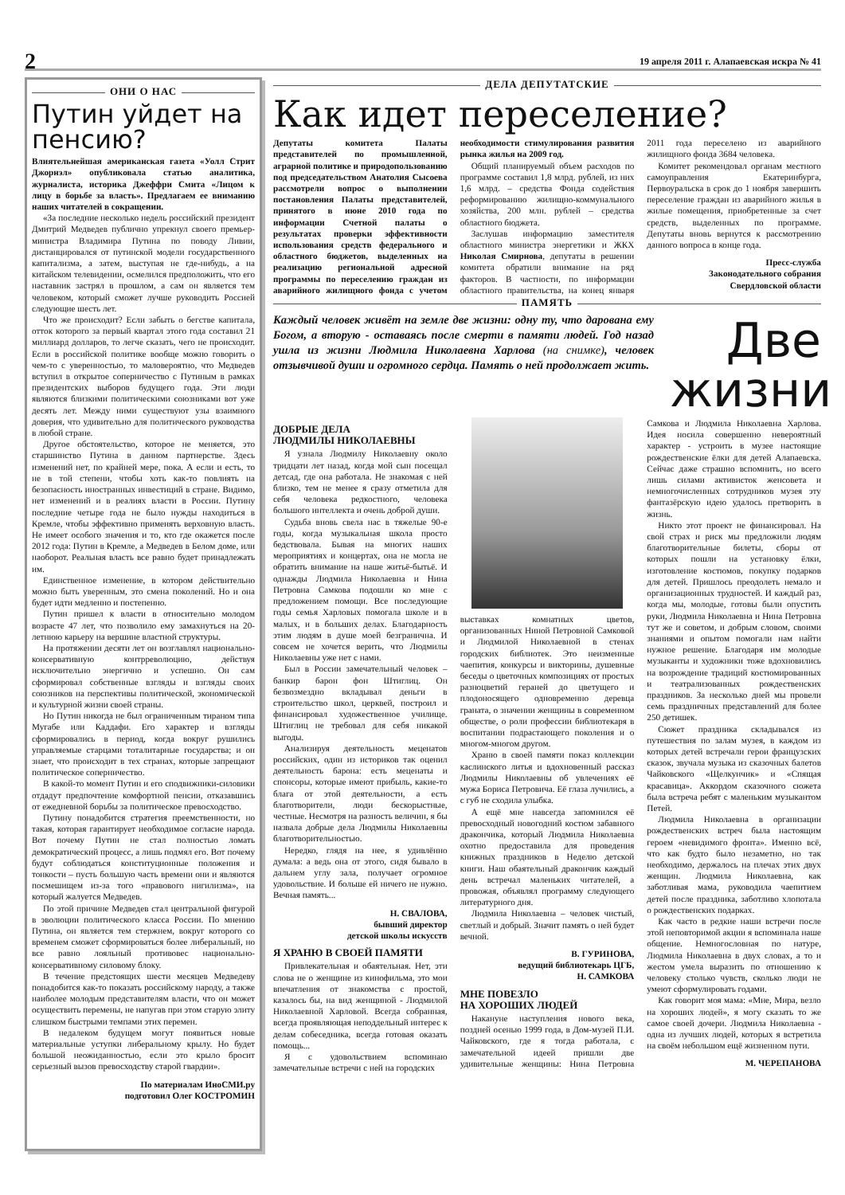2 19 апреля 2011 г. Алапаевская искра № 41
ОНИ О НАС
Путин уйдет на пенсию?
Влиятельнейшая американская газета «Уолл Стрит Джорнэл» опубликовала статью аналитика, журналиста, историка Джеффри Смита «Лицом к лицу в борьбе за власть». Предлагаем ее вниманию наших читателей в сокращении.
«За последние несколько недель российский президент Дмитрий Медведев публично упрекнул своего премьер-министра Владимира Путина по поводу Ливии, дистанцировался от путинской модели государственного капитализма, а затем, выступая не где-нибудь, а на китайском телевидении, осмелился предположить, что его наставник застрял в прошлом, а сам он является тем человеком, который сможет лучше руководить Россией следующие шесть лет.
Что же происходит? Если забыть о бегстве капитала, отток которого за первый квартал этого года составил 21 миллиард долларов, то легче сказать, чего не происходит. Если в российской политике вообще можно говорить о чем-то с уверенностью, то маловероятно, что Медведев вступил в открытое соперничество с Путиным в рамках президентских выборов будущего года. Эти люди являются близкими политическими союзниками вот уже десять лет. Между ними существуют узы взаимного доверия, что удивительно для политического руководства в любой стране.
Другое обстоятельство, которое не меняется, это старшинство Путина в данном партнерстве. Здесь изменений нет, по крайней мере, пока. А если и есть, то не в той степени, чтобы хоть как-то повлиять на безопасность иностранных инвестиций в стране. Видимо, нет изменений и в реалиях власти в России. Путину последние четыре года не было нужды находиться в Кремле, чтобы эффективно применять верховную власть. Не имеет особого значения и то, кто где окажется после 2012 года: Путин в Кремле, а Медведев в Белом доме, или наоборот. Реальная власть все равно будет принадлежать им.
Единственное изменение, в котором действительно можно быть уверенным, это смена поколений. Но и она будет идти медленно и постепенно.
Путин пришел к власти в относительно молодом возрасте 47 лет, что позволило ему замахнуться на 20-летнюю карьеру на вершине властной структуры.
На протяжении десяти лет он возглавлял национально-консервативную контрреволюцию, действуя исключительно энергично и успешно. Он сам сформировал собственные взгляды и взгляды своих союзников на перспективы политической, экономической и культурной жизни своей страны.
Но Путин никогда не был ограниченным тираном типа Мугабе или Каддафи. Его характер и взгляды сформировались в период, когда вокруг рушились управляемые старцами тоталитарные государства; и он знает, что происходит в тех странах, которые запрещают политическое соперничество.
В какой-то момент Путин и его сподвижники-силовики отдадут предпочтение комфортной пенсии, отказавшись от ежедневной борьбы за политическое превосходство.
Путину понадобится стратегия преемственности, но такая, которая гарантирует необходимое согласие народа. Вот почему Путин не стал полностью ломать демократический процесс, а лишь подмял его. Вот почему будут соблюдаться конституционные положения и тонкости – пусть большую часть времени они и являются посмешищем из-за того «правового нигилизма», на который жалуется Медведев.
По этой причине Медведев стал центральной фигурой в эволюции политического класса России. По мнению Путина, он является тем стержнем, вокруг которого со временем сможет сформироваться более либеральный, но все равно лояльный противовес национально-консервативному силовому блоку.
В течение предстоящих шести месяцев Медведеву понадобится как-то показать российскому народу, а также наиболее молодым представителям власти, что он может осуществить перемены, не напугав при этом старую элиту слишком быстрыми темпами этих перемен.
В недалеком будущем могут появиться новые материальные уступки либеральному крылу. Но будет большой неожиданностью, если это крыло бросит серьезный вызов превосходству старой гвардии».
По материалам ИноСМИ.ру
подготовил Олег КОСТРОМИН
ДЕЛА ДЕПУТАТСКИЕ
Как идет переселение?
Депутаты комитета Палаты представителей по промышленной, аграрной политике и природопользованию под председательством Анатолия Сысоева рассмотрели вопрос о выполнении постановления Палаты представителей, принятого в июне 2010 года по информации Счетной палаты о результатах проверки эффективности использования средств федерального и областного бюджетов, выделенных на реализацию региональной адресной программы по переселению граждан из аварийного жилищного фонда с учетом необходимости стимулирования развития рынка жилья на 2009 год.
Общий планируемый объем расходов по программе составил 1,8 млрд. рублей, из них 1,6 млрд. – средства Фонда содействия реформированию жилищно-коммунального хозяйства, 200 млн. рублей – средства областного бюджета.
Заслушав информацию заместителя областного министра энергетики и ЖКХ Николая Смирнова, депутаты в решении комитета обратили внимание на ряд факторов. В частности, по информации областного правительства, на конец января 2011 года переселено из аварийного жилищного фонда 3684 человека.
Комитет рекомендовал органам местного самоуправления Екатеринбурга, Первоуральска в срок до 1 ноября завершить переселение граждан из аварийного жилья в жилые помещения, приобретенные за счет средств, выделенных по программе. Депутаты вновь вернутся к рассмотрению данного вопроса в конце года.
Пресс-служба
Законодательного собрания
Свердловской области
ПАМЯТЬ
Каждый человек живёт на земле две жизни: одну ту, что дарована ему Богом, а вторую - оставаясь после смерти в памяти людей. Год назад ушла из жизни Людмила Николаевна Харлова (на снимке), человек отзывчивой души и огромного сердца. Память о ней продолжает жить.
Две жизни
ДОБРЫЕ ДЕЛА
ЛЮДМИЛЫ НИКОЛАЕВНЫ
Я узнала Людмилу Николаевну около тридцати лет назад, когда мой сын посещал детсад, где она работала. Не знакомая с ней близко, тем не менее я сразу отметила для себя человека редкостного, человека большого интеллекта и очень доброй души.
Судьба вновь свела нас в тяжелые 90-е годы, когда музыкальная школа просто бедствовала. Бывая на многих наших мероприятиях и концертах, она не могла не обратить внимание на наше житьё-бытьё. И однажды Людмила Николаевна и Нина Петровна Самкова подошли ко мне с предложением помощи. Все последующие годы семья Харловых помогала школе и в малых, и в больших делах. Благодарность этим людям в душе моей безгранична. И совсем не хочется верить, что Людмилы Николаевны уже нет с нами.
Был в России замечательный человек – банкир барон фон Штиглиц. Он безвозмездно вкладывал деньги в строительство школ, церквей, построил и финансировал художественное училище. Штиглиц не требовал для себя никакой выгоды.
Анализируя деятельность меценатов российских, один из историков так оценил деятельность барона: есть меценаты и спонсоры, которые имеют прибыль, какие-то блага от этой деятельности, а есть благотворители, люди бескорыстные, честные. Несмотря на разность величин, я бы назвала добрые дела Людмилы Николаевны благотворительностью.
Нередко, глядя на нее, я удивлённо думала: а ведь она от этого, сидя бывало в дальнем углу зала, получает огромное удовольствие. И больше ей ничего не нужно. Вечная память...
Н. СВАЛОВА,
бывший директор
детской школы искусств
Я ХРАНЮ В СВОЕЙ ПАМЯТИ
Привлекательная и обаятельная. Нет, эти слова не о женщине из кинофильма, это мои впечатления от знакомства с простой, казалось бы, на вид женщиной - Людмилой Николаевной Харловой. Всегда собранная, всегда проявляющая неподдельный интерес к делам собеседника, всегда готовая оказать помощь...
Я с удовольствием вспоминаю замечательные встречи с ней на городских
выставках комнатных цветов, организованных Ниной Петровной Самковой и Людмилой Николаевной в стенах городских библиотек. Это неизменные чаепития, конкурсы и викторины, душевные беседы о цветочных композициях от простых разноцветий гераней до цветущего и плодоносящего одновременно деревца граната, о значении женщины в современном обществе, о роли профессии библиотекаря в воспитании подрастающего поколения и о многом-многом другом.
Храню в своей памяти показ коллекции каслинского литья и вдохновенный рассказ Людмилы Николаевны об увлечениях её мужа Бориса Петровича. Её глаза лучились, а с губ не сходила улыбка.
А ещё мне навсегда запомнился её превосходный новогодний костюм забавного дракончика, который Людмила Николаевна охотно предоставила для проведения книжных праздников в Неделю детской книги. Наш обаятельный дракончик каждый день встречал маленьких читателей, а провожая, объявлял программу следующего литературного дня.
Людмила Николаевна – человек чистый, светлый и добрый. Значит память о ней будет вечной.
В. ГУРИНОВА,
ведущий библиотекарь ЦГБ,
Н. САМКОВА
МНЕ ПОВЕЗЛО
НА ХОРОШИХ ЛЮДЕЙ
Накануне наступления нового века, поздней осенью 1999 года, в Дом-музей П.И. Чайковского, где я тогда работала, с замечательной идеей пришли две удивительные женщины: Нина Петровна Самкова и Людмила Николаевна Харлова. Идея носила совершенно невероятный характер - устроить в музее настоящие рождественские ёлки для детей Алапаевска. Сейчас даже страшно вспомнить, но всего лишь силами активисток женсовета и немногочисленных сотрудников музея эту фантазёрскую идею удалось претворить в жизнь.
Никто этот проект не финансировал. На свой страх и риск мы предложили людям благотворительные билеты, сборы от которых пошли на установку ёлки, изготовление костюмов, покупку подарков для детей. Пришлось преодолеть немало и организационных трудностей. И каждый раз, когда мы, молодые, готовы были опустить руки, Людмила Николаевна и Нина Петровна тут же и советом, и добрым словом, своими знаниями и опытом помогали нам найти нужное решение. Благодаря им молодые музыканты и художники тоже вдохновились на возрождение традиций костюмированных и театрализованных рождественских праздников. За несколько дней мы провели семь праздничных представлений для более 250 детишек.
Сюжет праздника складывался из путешествия по залам музея, в каждом из которых детей встречали герои французских сказок, звучала музыка из сказочных балетов Чайковского «Щелкунчик» и «Спящая красавица». Аккордом сказочного сюжета была встреча ребят с маленьким музыкантом Петей.
Людмила Николаевна в организации рождественских встреч была настоящим героем «невидимого фронта». Именно всё, что как будто было незаметно, но так необходимо, держалось на плечах этих двух женщин. Людмила Николаевна, как заботливая мама, руководила чаепитием детей после праздника, заботливо хлопотала о рождественских подарках.
Как часто в редкие наши встречи после этой неповторимой акции я вспоминала наше общение. Немногословная по натуре, Людмила Николаевна в двух словах, а то и жестом умела выразить по отношению к человеку столько чувств, сколько люди не умеют сформулировать годами.
Как говорит моя мама: «Мне, Мира, везло на хороших людей», я могу сказать то же самое своей дочери. Людмила Николаевна - одна из лучших людей, которых я встретила на своём небольшом ещё жизненном пути.
М. ЧЕРЕПАНОВА